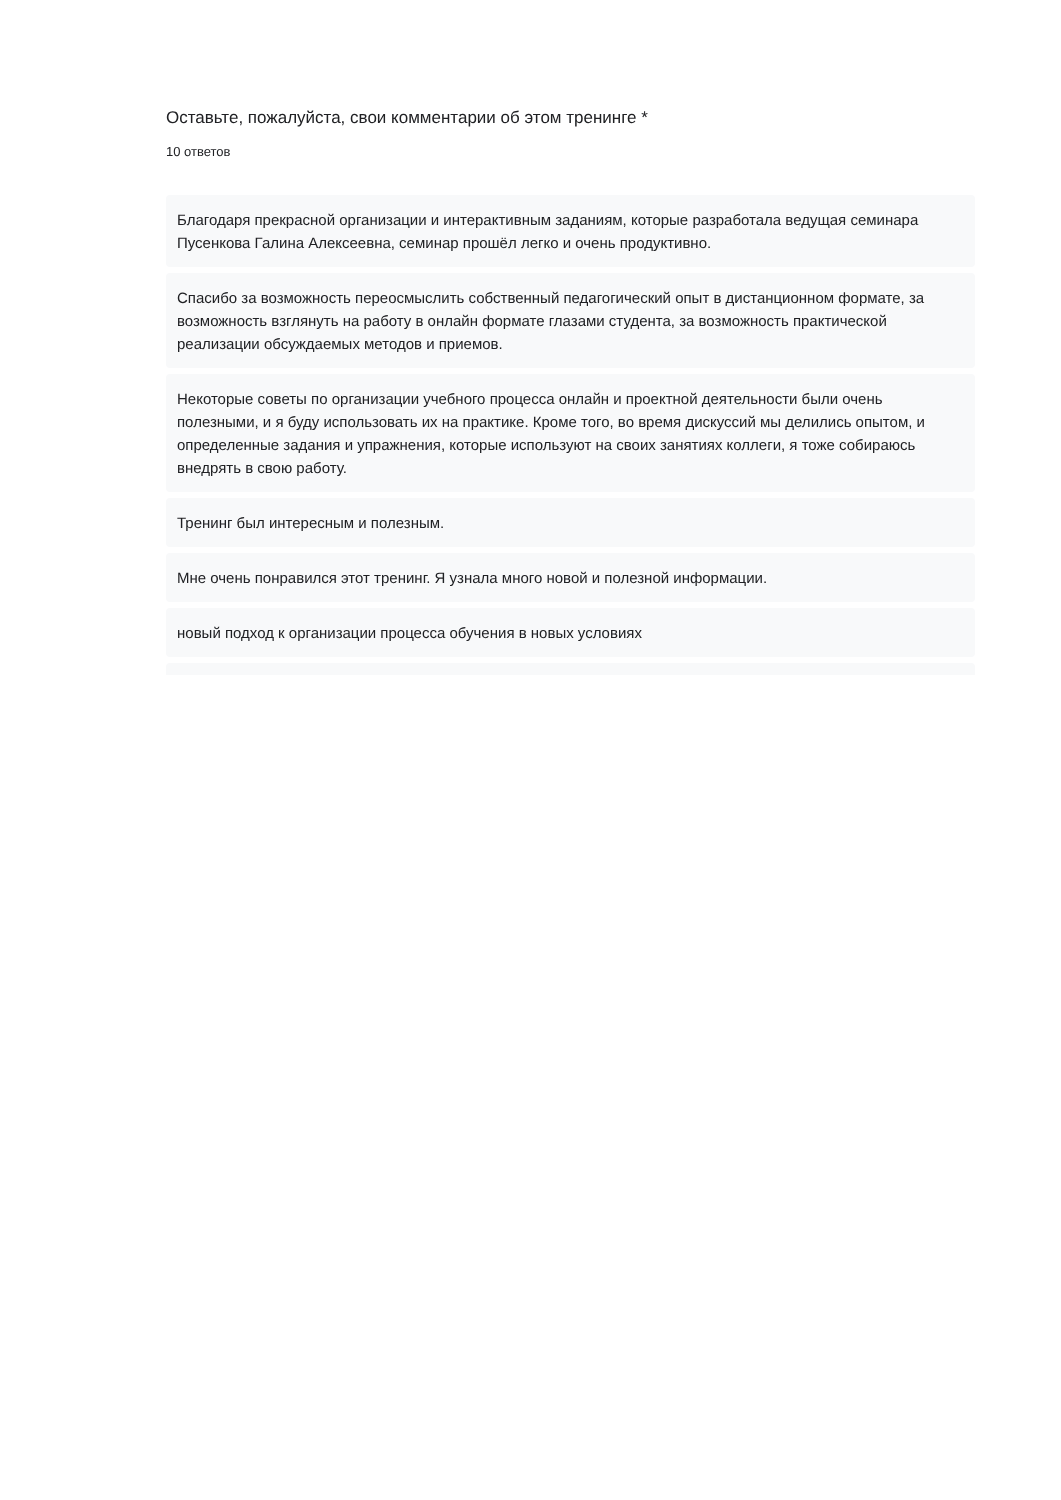Оставьте, пожалуйста, свои комментарии об этом тренинге *
10 ответов
Благодаря прекрасной организации и интерактивным заданиям, которые разработала ведущая семинара Пусенкова Галина Алексеевна, семинар прошёл легко и очень продуктивно.
Спасибо за возможность переосмыслить собственный педагогический опыт в дистанционном формате, за возможность взглянуть на работу в онлайн формате глазами студента, за возможность практической реализации обсуждаемых методов и приемов.
Некоторые советы по организации учебного процесса онлайн и проектной деятельности были очень полезными, и я буду использовать их на практике. Кроме того, во время дискуссий мы делились опытом, и определенные задания и упражнения, которые используют на своих занятиях коллеги, я тоже собираюсь внедрять в свою работу.
Тренинг был интересным и полезным.
Мне очень понравился этот тренинг. Я узнала много новой и полезной информации.
новый подход к организации процесса обучения в новых условиях